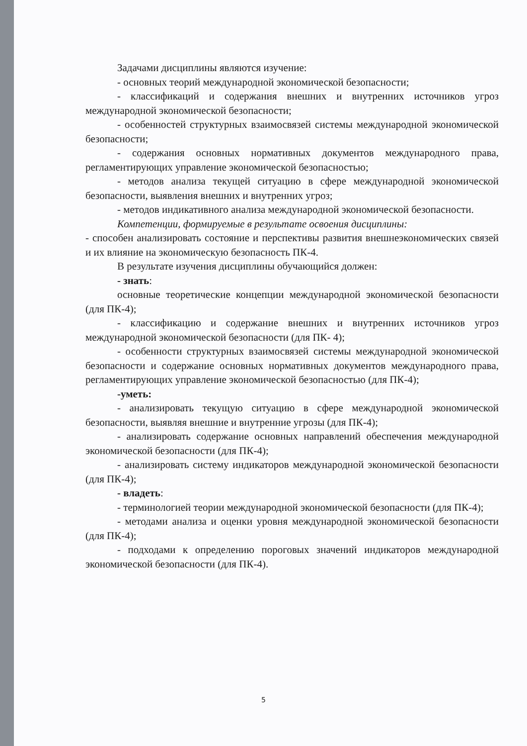Задачами дисциплины являются изучение:
- основных теорий международной экономической безопасности;
- классификаций и содержания внешних и внутренних источников угроз международной экономической безопасности;
- особенностей структурных взаимосвязей системы международной экономической безопасности;
- содержания основных нормативных документов международного права, регламентирующих управление экономической безопасностью;
- методов анализа текущей ситуацию в сфере международной экономической безопасности, выявления внешних и внутренних угроз;
- методов индикативного анализа международной экономической безопасности.
Компетенции, формируемые в результате освоения дисциплины:
- способен анализировать состояние и перспективы развития внешнеэкономических связей и их влияние на экономическую безопасность ПК-4.
В результате изучения дисциплины обучающийся должен:
- знать:
основные теоретические концепции международной экономической безопасности (для ПК-4);
- классификацию и содержание внешних и внутренних источников угроз международной экономической безопасности (для ПК- 4);
- особенности структурных взаимосвязей системы международной экономической безопасности и содержание основных нормативных документов международного права, регламентирующих управление экономической безопасностью (для ПК-4);
-уметь:
- анализировать текущую ситуацию в сфере международной экономической безопасности, выявляя внешние и внутренние угрозы (для ПК-4);
- анализировать содержание основных направлений обеспечения международной экономической безопасности (для ПК-4);
- анализировать систему индикаторов международной экономической безопасности (для ПК-4);
- владеть:
- терминологией теории международной экономической безопасности (для ПК-4);
- методами анализа и оценки уровня международной экономической безопасности (для ПК-4);
- подходами к определению пороговых значений индикаторов международной экономической безопасности (для ПК-4).
5